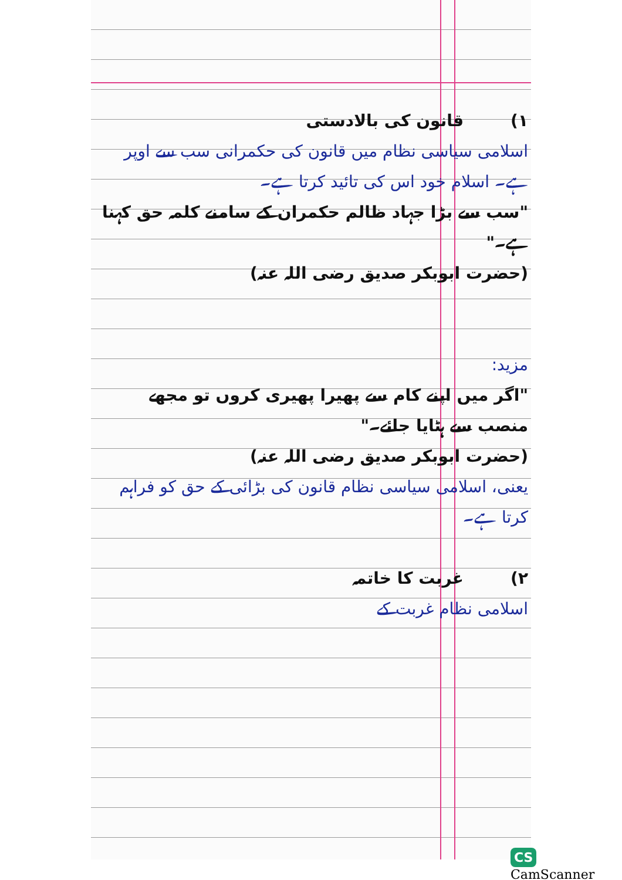۱) قانون کی بالادستی
اسلامی سیاسی نظام میں قانون کی حکمرانی سب سے اوپر ہے۔ اسلام خود اس کی تائید کرتا ہے۔
"سب سے بڑا جہاد ظالم حکمران کے سامنے کلمہ حق کہنا ہے۔"
(حضرت ابوبکر صدیق رضی اللہ عنہ)
مزید:
"اگر میں اپنے کام سے پھیرا پھیری کروں تو مجھے منصب سے ہٹایا جائے۔"
(حضرت ابوبکر صدیق رضی اللہ عنہ)
یعنی، اسلامی سیاسی نظام قانون کی بڑائی کے حق کو فراہم کرتا ہے۔
۲) غربت کا خاتمہ
اسلامی نظام غربت کے
CS CamScanner